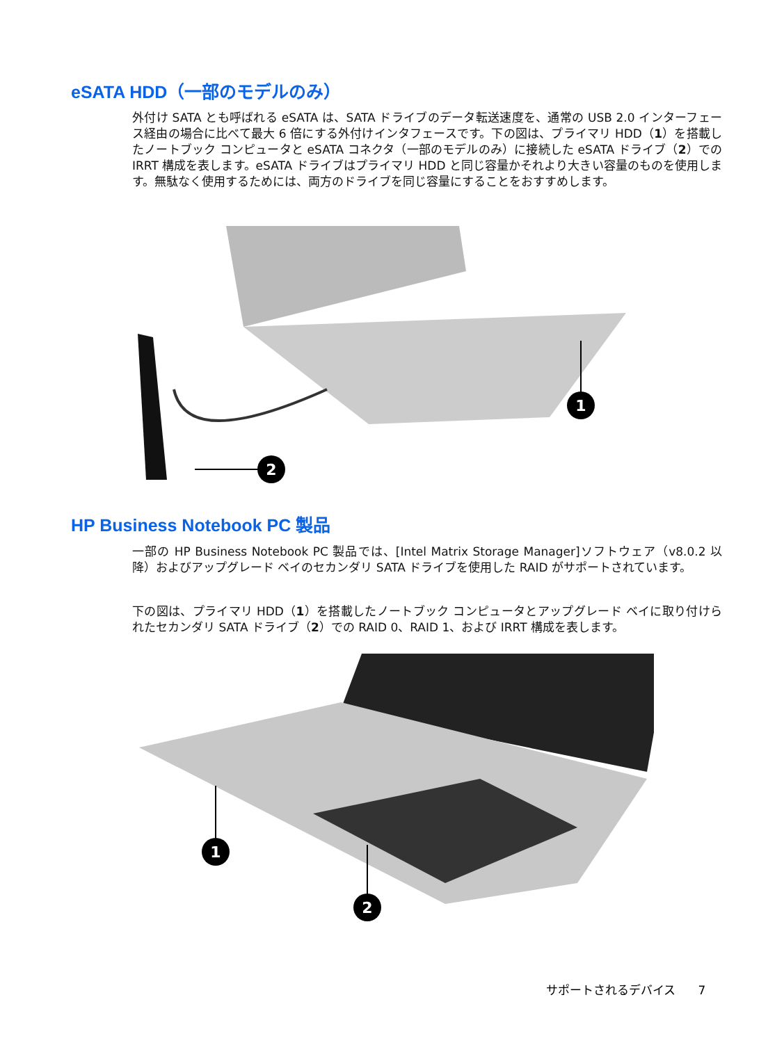eSATA HDD（一部のモデルのみ）
外付け SATA とも呼ばれる eSATA は、SATA ドライブのデータ転送速度を、通常の USB 2.0 インターフェース経由の場合に比べて最大 6 倍にする外付けインタフェースです。下の図は、プライマリ HDD（1）を搭載したノートブック コンピュータと eSATA コネクタ（一部のモデルのみ）に接続した eSATA ドライブ（2）での IRRT 構成を表します。eSATA ドライブはプライマリ HDD と同じ容量かそれより大きい容量のものを使用します。無駄なく使用するためには、両方のドライブを同じ容量にすることをおすすめします。
1
2
HP Business Notebook PC 製品
一部の HP Business Notebook PC 製品では、[Intel Matrix Storage Manager]ソフトウェア（v8.0.2 以降）およびアップグレード ベイのセカンダリ SATA ドライブを使用した RAID がサポートされています。
下の図は、プライマリ HDD（1）を搭載したノートブック コンピュータとアップグレード ベイに取り付けられたセカンダリ SATA ドライブ（2）での RAID 0、RAID 1、および IRRT 構成を表します。
1
2
サポートされるデバイス 7